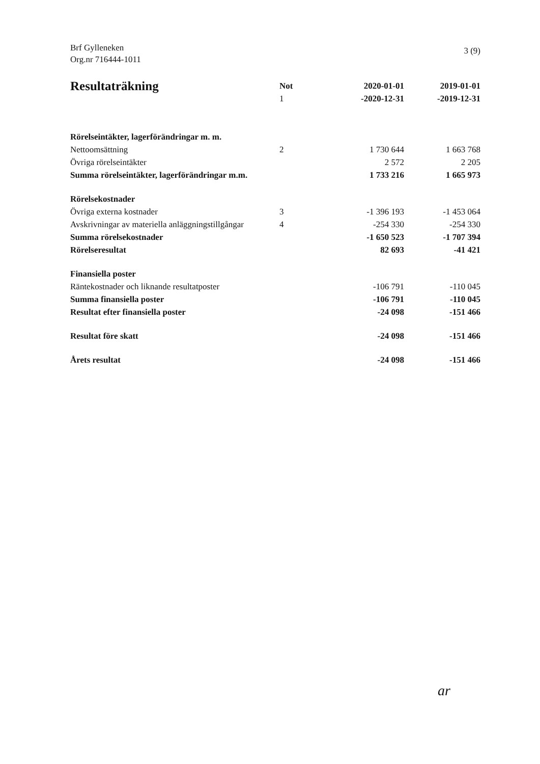Brf Gylleneken
Org.nr 716444-1011
3 (9)
| Resultaträkning | Not 1 | 2020-01-01 -2020-12-31 | 2019-01-01 -2019-12-31 |
| --- | --- | --- | --- |
| Rörelseintäkter, lagerförändringar m. m. | | | |
| Nettoomsättning | 2 | 1 730 644 | 1 663 768 |
| Övriga rörelseintäkter | | 2 572 | 2 205 |
| Summa rörelseintäkter, lagerförändringar m.m. | | 1 733 216 | 1 665 973 |
| Rörelsekostnader | | | |
| Övriga externa kostnader | 3 | -1 396 193 | -1 453 064 |
| Avskrivningar av materiella anläggningstillgångar | 4 | -254 330 | -254 330 |
| Summa rörelsekostnader | | -1 650 523 | -1 707 394 |
| Rörelseresultat | | 82 693 | -41 421 |
| Finansiella poster | | | |
| Räntekostnader och liknande resultatposter | | -106 791 | -110 045 |
| Summa finansiella poster | | -106 791 | -110 045 |
| Resultat efter finansiella poster | | -24 098 | -151 466 |
| Resultat före skatt | | -24 098 | -151 466 |
| Årets resultat | | -24 098 | -151 466 |
ar